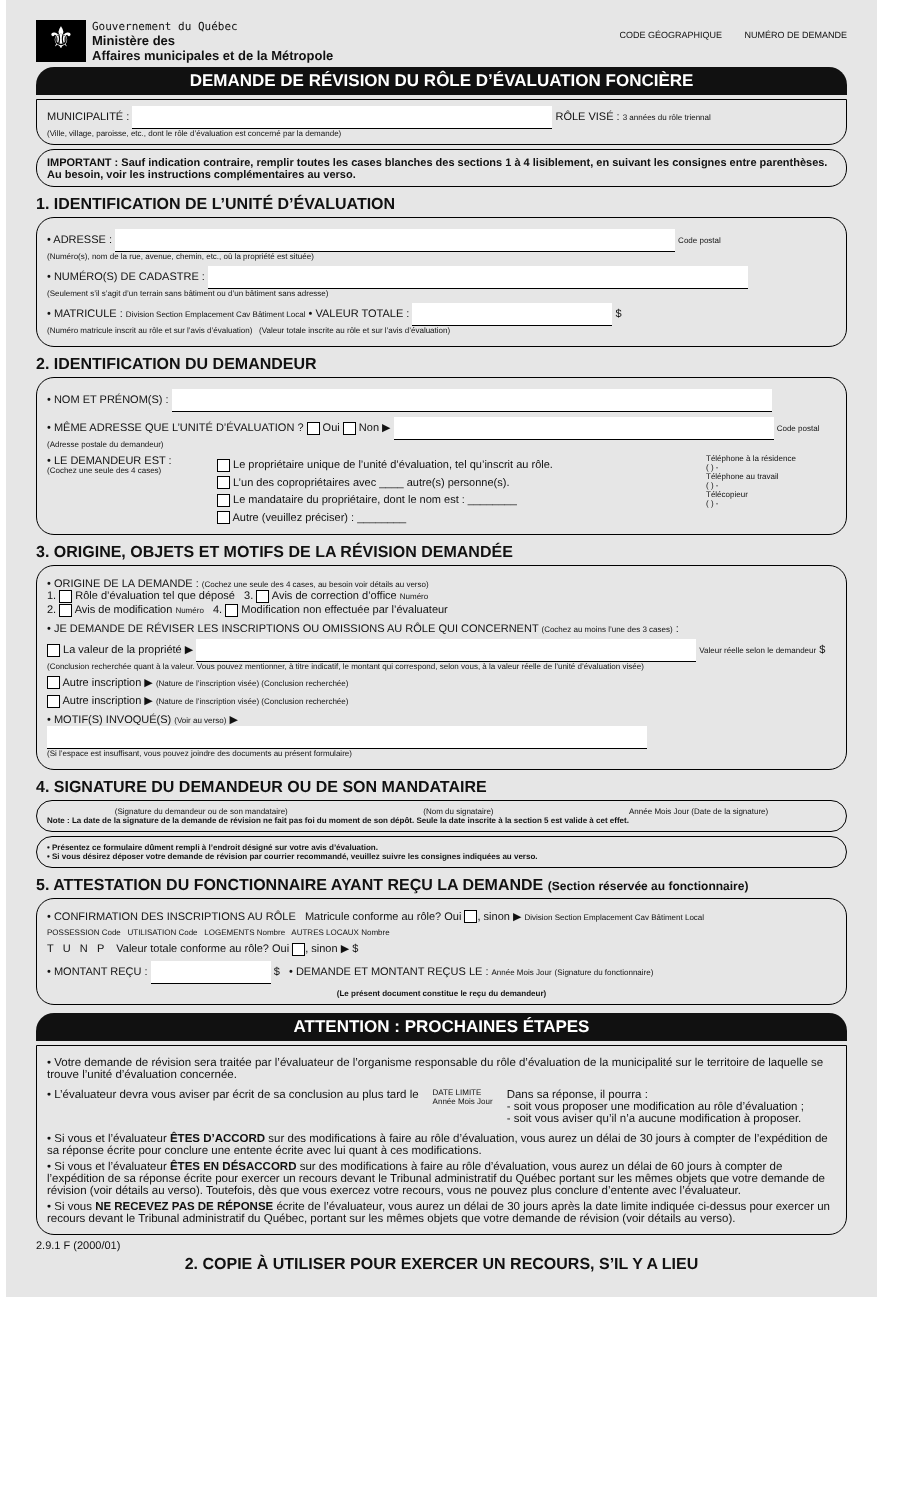⚜
Gouvernement du Québec
Ministère des
Affaires municipales et de la Métropole
CODE GÉOGRAPHIQUE NUMÉRO DE DEMANDE
DEMANDE DE RÉVISION DU RÔLE D’ÉVALUATION FONCIÈRE
MUNICIPALITÉ : RÔLE VISÉ : 3 années du rôle triennal
(Ville, village, paroisse, etc., dont le rôle d’évaluation est concerné par la demande)
IMPORTANT : Sauf indication contraire, remplir toutes les cases blanches des sections 1 à 4 lisiblement, en suivant les consignes entre parenthèses. Au besoin, voir les instructions complémentaires au verso.
1. IDENTIFICATION DE L’UNITÉ D’ÉVALUATION
• ADRESSE : Code postal
(Numéro(s), nom de la rue, avenue, chemin, etc., où la propriété est située)
• NUMÉRO(S) DE CADASTRE :
(Seulement s’il s’agit d’un terrain sans bâtiment ou d’un bâtiment sans adresse)
• MATRICULE : Division Section Emplacement Cav Bâtiment Local • VALEUR TOTALE : $
(Numéro matricule inscrit au rôle et sur l’avis d’évaluation) (Valeur totale inscrite au rôle et sur l’avis d’évaluation)
2. IDENTIFICATION DU DEMANDEUR
• NOM ET PRÉNOM(S) :
• MÊME ADRESSE QUE L’UNITÉ D’ÉVALUATION ? Oui Non ▶ Code postal
(Adresse postale du demandeur)
• LE DEMANDEUR EST :
(Cochez une seule des 4 cases)
Le propriétaire unique de l’unité d’évaluation, tel qu’inscrit au rôle.
L’un des copropriétaires avec ____ autre(s) personne(s).
Le mandataire du propriétaire, dont le nom est : ________
Autre (veuillez préciser) : ________
Téléphone à la résidence
( ) -
Téléphone au travail
( ) -
Télécopieur
( ) -
3. ORIGINE, OBJETS ET MOTIFS DE LA RÉVISION DEMANDÉE
• ORIGINE DE LA DEMANDE : (Cochez une seule des 4 cases, au besoin voir détails au verso)
1. Rôle d’évaluation tel que déposé 3. Avis de correction d’office Numéro
2. Avis de modification Numéro 4. Modification non effectuée par l’évaluateur
• JE DEMANDE DE RÉVISER LES INSCRIPTIONS OU OMISSIONS AU RÔLE QUI CONCERNENT (Cochez au moins l’une des 3 cases) :
La valeur de la propriété ▶ Valeur réelle selon le demandeur $
(Conclusion recherchée quant à la valeur. Vous pouvez mentionner, à titre indicatif, le montant qui correspond, selon vous, à la valeur réelle de l’unité d’évaluation visée)
Autre inscription ▶ (Nature de l’inscription visée) (Conclusion recherchée)
Autre inscription ▶ (Nature de l’inscription visée) (Conclusion recherchée)
• MOTIF(S) INVOQUÉ(S) (Voir au verso) ▶
(Si l’espace est insuffisant, vous pouvez joindre des documents au présent formulaire)
4. SIGNATURE DU DEMANDEUR OU DE SON MANDATAIRE
(Signature du demandeur ou de son mandataire) (Nom du signataire) Année Mois Jour (Date de la signature)
Note : La date de la signature de la demande de révision ne fait pas foi du moment de son dépôt. Seule la date inscrite à la section 5 est valide à cet effet.
• Présentez ce formulaire dûment rempli à l’endroit désigné sur votre avis d’évaluation.
• Si vous désirez déposer votre demande de révision par courrier recommandé, veuillez suivre les consignes indiquées au verso.
5. ATTESTATION DU FONCTIONNAIRE AYANT REÇU LA DEMANDE (Section réservée au fonctionnaire)
• CONFIRMATION DES INSCRIPTIONS AU RÔLE Matricule conforme au rôle? Oui , sinon ▶ Division Section Emplacement Cav Bâtiment Local
POSSESSION Code UTILISATION Code LOGEMENTS Nombre AUTRES LOCAUX Nombre
T U N P Valeur totale conforme au rôle? Oui , sinon ▶ $
• MONTANT REÇU : $ • DEMANDE ET MONTANT REÇUS LE : Année Mois Jour (Signature du fonctionnaire)
(Le présent document constitue le reçu du demandeur)
ATTENTION : PROCHAINES ÉTAPES
• Votre demande de révision sera traitée par l’évaluateur de l’organisme responsable du rôle d’évaluation de la municipalité sur le territoire de laquelle se trouve l’unité d’évaluation concernée.
• L’évaluateur devra vous aviser par écrit de sa conclusion au plus tard le
DATE LIMITE
Année Mois Jour
Dans sa réponse, il pourra :
- soit vous proposer une modification au rôle d’évaluation ;
- soit vous aviser qu’il n’a aucune modification à proposer.
• Si vous et l’évaluateur ÊTES D’ACCORD sur des modifications à faire au rôle d’évaluation, vous aurez un délai de 30 jours à compter de l’expédition de sa réponse écrite pour conclure une entente écrite avec lui quant à ces modifications.
• Si vous et l’évaluateur ÊTES EN DÉSACCORD sur des modifications à faire au rôle d’évaluation, vous aurez un délai de 60 jours à compter de l’expédition de sa réponse écrite pour exercer un recours devant le Tribunal administratif du Québec portant sur les mêmes objets que votre demande de révision (voir détails au verso). Toutefois, dès que vous exercez votre recours, vous ne pouvez plus conclure d’entente avec l’évaluateur.
• Si vous NE RECEVEZ PAS DE RÉPONSE écrite de l’évaluateur, vous aurez un délai de 30 jours après la date limite indiquée ci-dessus pour exercer un recours devant le Tribunal administratif du Québec, portant sur les mêmes objets que votre demande de révision (voir détails au verso).
2.9.1 F (2000/01)
2. COPIE À UTILISER POUR EXERCER UN RECOURS, S’IL Y A LIEU